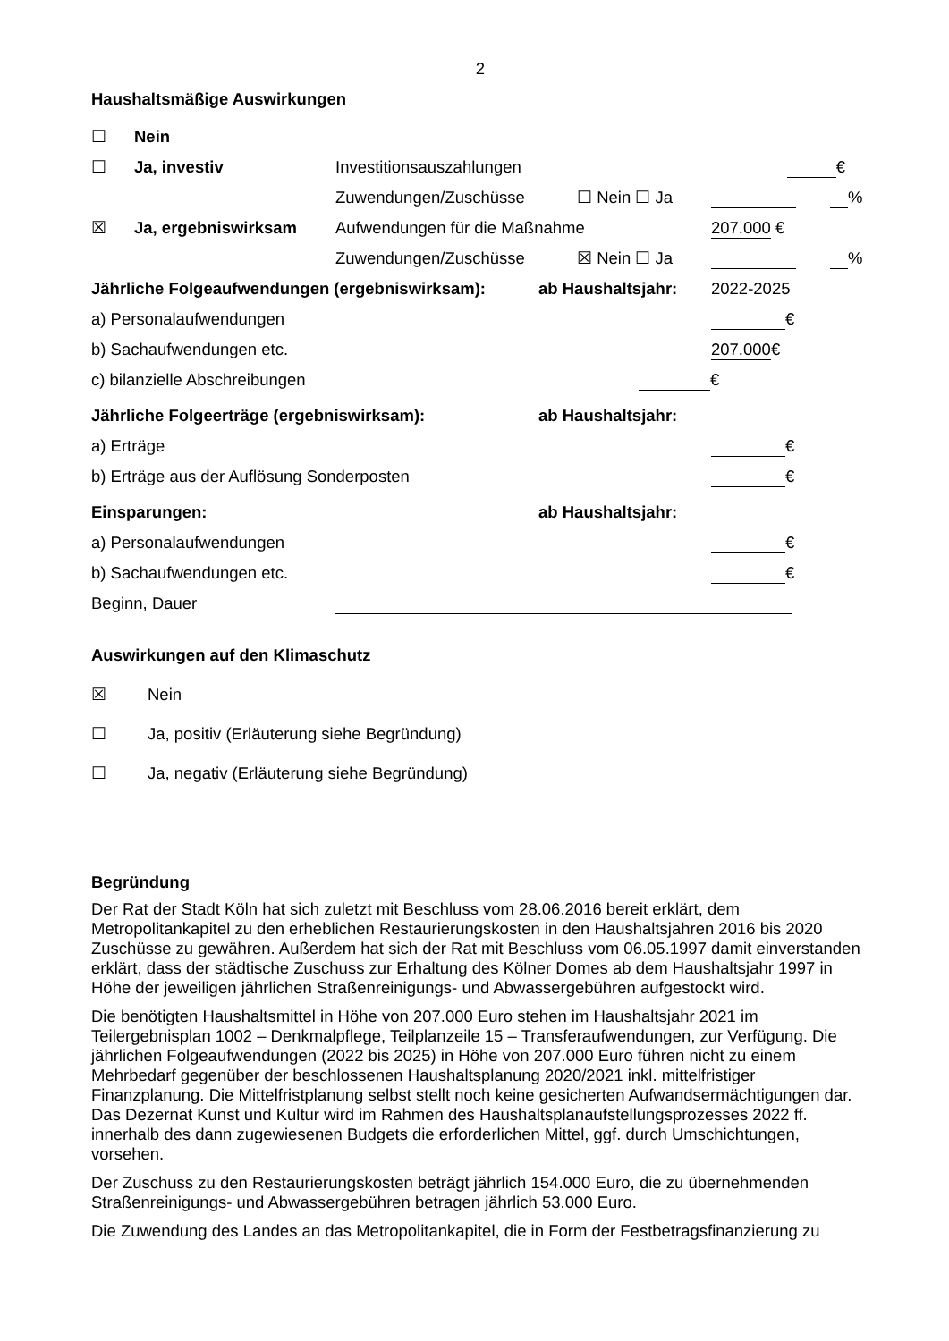2
Haushaltsmäßige Auswirkungen
☐ Nein
☐ Ja, investiv Investitionsauszahlungen €
Zuwendungen/Zuschüsse ☐ Nein ☐ Ja %
☒ Ja, ergebniswirksam Aufwendungen für die Maßnahme 207.000 €
Zuwendungen/Zuschüsse ☒ Nein ☐ Ja %
Jährliche Folgeaufwendungen (ergebniswirksam): ab Haushaltsjahr: 2022-2025
a) Personalaufwendungen €
b) Sachaufwendungen etc. 207.000 €
c) bilanzielle Abschreibungen €
Jährliche Folgeerträge (ergebniswirksam): ab Haushaltsjahr:
a) Erträge €
b) Erträge aus der Auflösung Sonderposten €
Einsparungen: ab Haushaltsjahr:
a) Personalaufwendungen €
b) Sachaufwendungen etc. €
Beginn, Dauer
Auswirkungen auf den Klimaschutz
☒ Nein
☐ Ja, positiv (Erläuterung siehe Begründung)
☐ Ja, negativ (Erläuterung siehe Begründung)
Begründung
Der Rat der Stadt Köln hat sich zuletzt mit Beschluss vom 28.06.2016 bereit erklärt, dem Metropolitankapitel zu den erheblichen Restaurierungskosten in den Haushaltsjahren 2016 bis 2020 Zuschüsse zu gewähren. Außerdem hat sich der Rat mit Beschluss vom 06.05.1997 damit einverstanden erklärt, dass der städtische Zuschuss zur Erhaltung des Kölner Domes ab dem Haushaltsjahr 1997 in Höhe der jeweiligen jährlichen Straßenreinigungs- und Abwassergebühren aufgestockt wird.
Die benötigten Haushaltsmittel in Höhe von 207.000 Euro stehen im Haushaltsjahr 2021 im Teilergebnisplan 1002 – Denkmalpflege, Teilplanzeile 15 – Transferaufwendungen, zur Verfügung. Die jährlichen Folgeaufwendungen (2022 bis 2025) in Höhe von 207.000 Euro führen nicht zu einem Mehrbedarf gegenüber der beschlossenen Haushaltsplanung 2020/2021 inkl. mittelfristiger Finanzplanung. Die Mittelfristplanung selbst stellt noch keine gesicherten Aufwandsermächtigungen dar. Das Dezernat Kunst und Kultur wird im Rahmen des Haushaltsplanaufstellungsprozesses 2022 ff. innerhalb des dann zugewiesenen Budgets die erforderlichen Mittel, ggf. durch Umschichtungen, vorsehen.
Der Zuschuss zu den Restaurierungskosten beträgt jährlich 154.000 Euro, die zu übernehmenden Straßenreinigungs- und Abwassergebühren betragen jährlich 53.000 Euro.
Die Zuwendung des Landes an das Metropolitankapitel, die in Form der Festbetragsfinanzierung zu